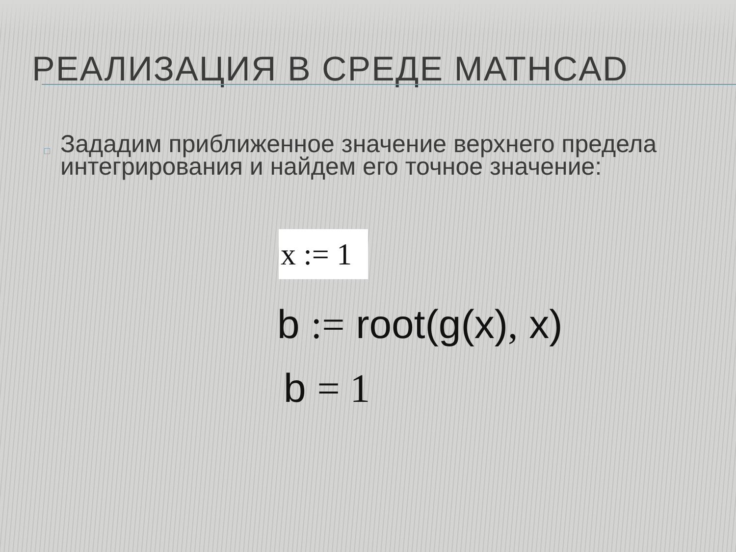РЕАЛИЗАЦИЯ В СРЕДЕ MATHCAD
□
Зададим приближенное значение верхнего предела интегрирования и найдем его точное значение:
x := 1
b := root(g(x), x)
b = 1